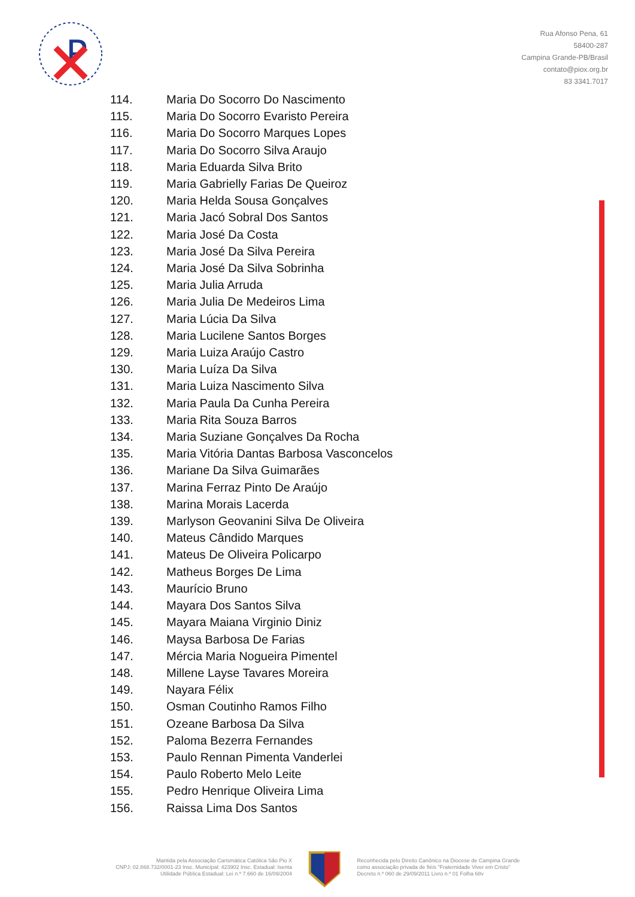P
Rua Afonso Pena, 61
58400-287
Campina Grande-PB/Brasil
contato@piox.org.br
83 3341.7017
114. Maria Do Socorro Do Nascimento
115. Maria Do Socorro Evaristo Pereira
116. Maria Do Socorro Marques Lopes
117. Maria Do Socorro Silva Araujo
118. Maria Eduarda Silva Brito
119. Maria Gabrielly Farias De Queiroz
120. Maria Helda Sousa Gonçalves
121. Maria Jacó Sobral Dos Santos
122. Maria José Da Costa
123. Maria José Da Silva Pereira
124. Maria José Da Silva Sobrinha
125. Maria Julia Arruda
126. Maria Julia De Medeiros Lima
127. Maria Lúcia Da Silva
128. Maria Lucilene Santos Borges
129. Maria Luiza Araújo Castro
130. Maria Luíza Da Silva
131. Maria Luiza Nascimento Silva
132. Maria Paula Da Cunha Pereira
133. Maria Rita Souza Barros
134. Maria Suziane Gonçalves Da Rocha
135. Maria Vitória Dantas Barbosa Vasconcelos
136. Mariane Da Silva Guimarães
137. Marina Ferraz Pinto De Araújo
138. Marina Morais Lacerda
139. Marlyson Geovanini Silva De Oliveira
140. Mateus Cândido Marques
141. Mateus De Oliveira Policarpo
142. Matheus Borges De Lima
143. Maurício Bruno
144. Mayara Dos Santos Silva
145. Mayara Maiana Virginio Diniz
146. Maysa Barbosa De Farias
147. Mércia Maria Nogueira Pimentel
148. Millene Layse Tavares Moreira
149. Nayara Félix
150. Osman Coutinho Ramos Filho
151. Ozeane Barbosa Da Silva
152. Paloma Bezerra Fernandes
153. Paulo Rennan Pimenta Vanderlei
154. Paulo Roberto Melo Leite
155. Pedro Henrique Oliveira Lima
156. Raissa Lima Dos Santos
Mantida pela Associação Carismática Católica São Pio X
CNPJ: 02.868.732/0001-23 Insc. Municipal: 423902 Insc. Estadual: Isenta
Utilidade Pública Estadual: Lei n.º 7.660 de 16/09/2004
Reconhecida pelo Direito Canônico na Diocese de Campina Grande
como associação privada de fiéis "Fraternidade Viver em Cristo"
Decreto n.º 060 de 29/09/2011 Livro n.º 01 Folha 68v